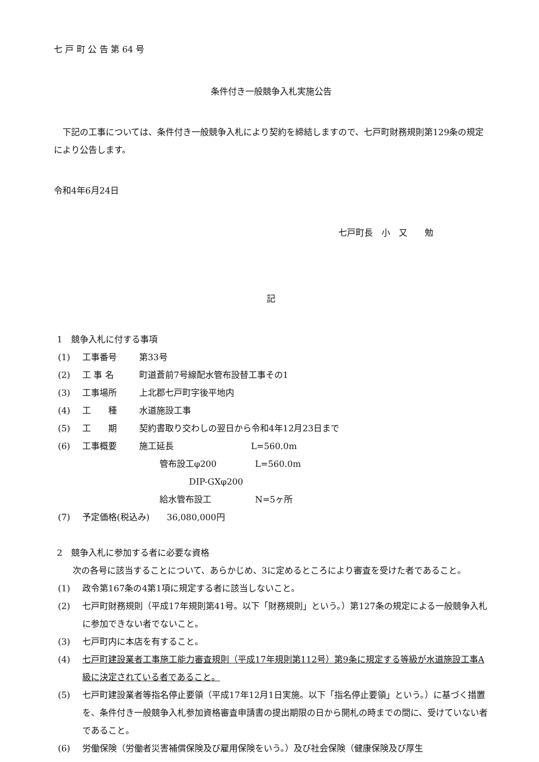七 戸 町 公 告 第 64 号
条件付き一般競争入札実施公告
下記の工事については、条件付き一般競争入札により契約を締結しますので、七戸町財務規則第129条の規定により公告します。
令和4年6月24日
七戸町長　小　又　　勉
記
1　競争入札に付する事項
(1) 工事番号 第33号
(2) 工 事 名 町道蒼前7号線配水管布設替工事その1
(3) 工事場所 上北郡七戸町字後平地内
(4) 工　　種 水道施設工事
(5) 工　　期 契約書取り交わしの翌日から令和4年12月23日まで
(6) 工事概要 施工延長 L=560.0m
管布設工φ200 L=560.0m
DIP-GXφ200
給水管布設工 N=5ヶ所
(7) 予定価格(税込み)　　36,080,000円
2　競争入札に参加する者に必要な資格
次の各号に該当することについて、あらかじめ、3に定めるところにより審査を受けた者であること。
(1) 政令第167条の4第1項に規定する者に該当しないこと。
(2) 七戸町財務規則（平成17年規則第41号。以下「財務規則」という。）第127条の規定による一般競争入札に参加できない者でないこと。
(3) 七戸町内に本店を有すること。
(4) 七戸町建設業者工事施工能力審査規則（平成17年規則第112号）第9条に規定する等級が水道施設工事A級に決定されている者であること。
(5) 七戸町建設業者等指名停止要領（平成17年12月1日実施。以下「指名停止要領」という。）に基づく措置を、条件付き一般競争入札参加資格審査申請書の提出期限の日から開札の時までの間に、受けていない者であること。
(6) 労働保険（労働者災害補償保険及び雇用保険をいう。）及び社会保険（健康保険及び厚生